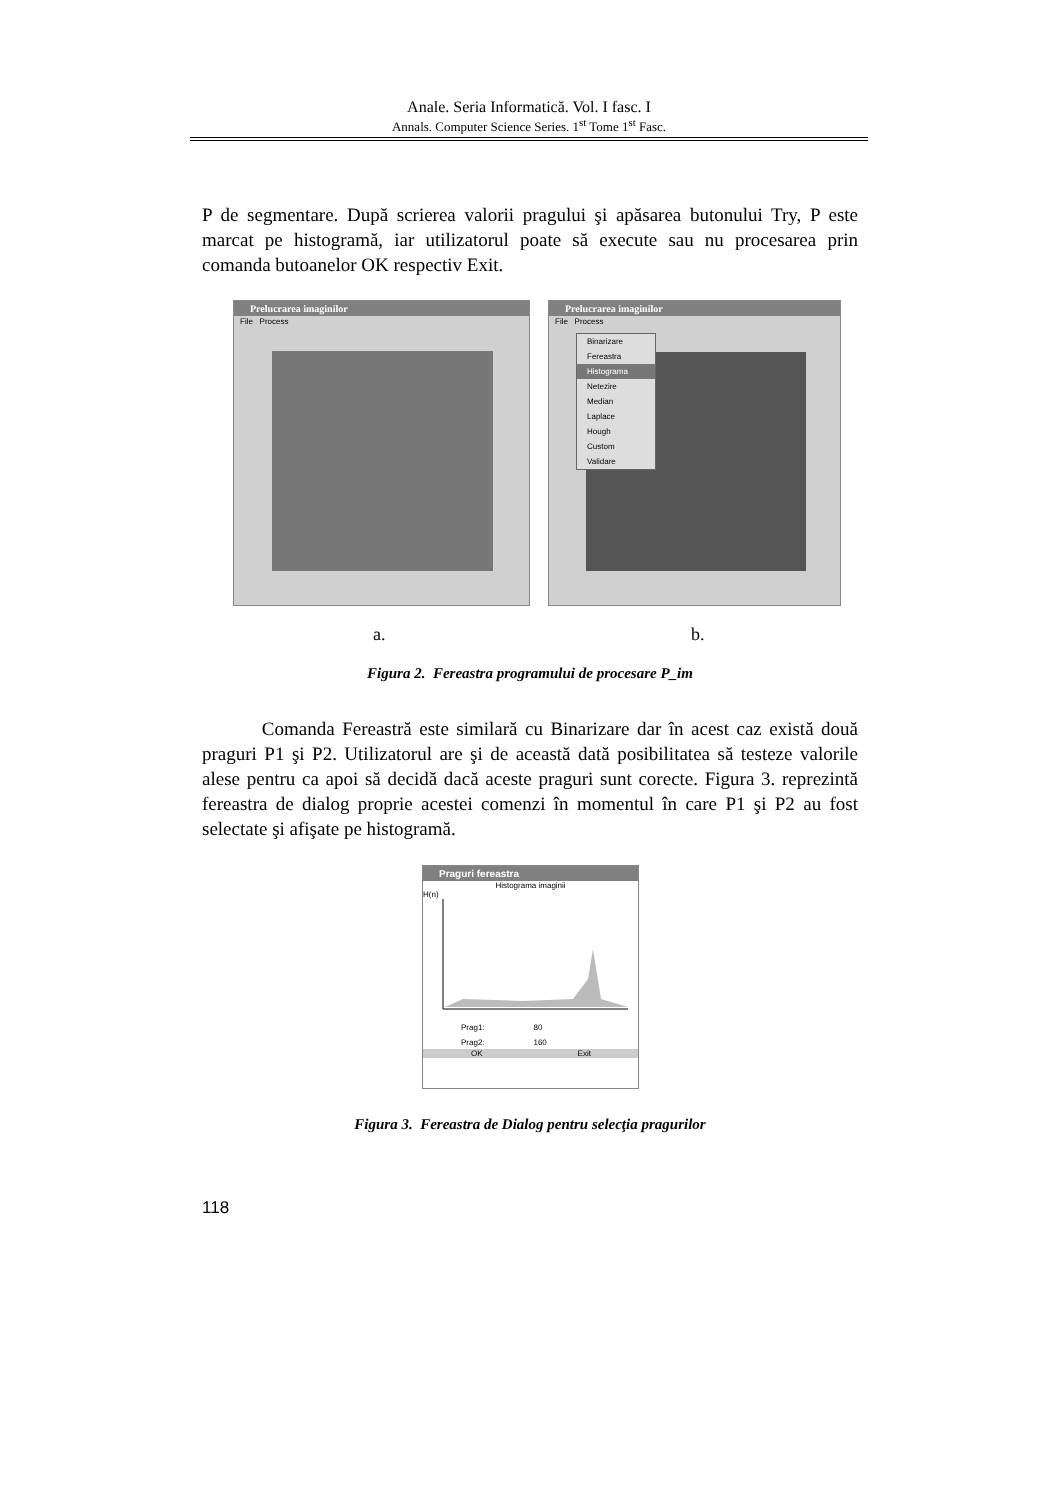Anale. Seria Informatică. Vol. I fasc. I
Annals. Computer Science Series. 1<sup>st</sup> Tome 1<sup>st</sup> Fasc.
P de segmentare. După scrierea valorii pragului şi apăsarea butonului Try, P este marcat pe histogramă, iar utilizatorul poate să execute sau nu procesarea prin comanda butoanelor OK respectiv Exit.
Prelucrarea imaginilor
File Process
Prelucrarea imaginilor
File Process
Binarizare
Fereastra
Histograma
Netezire
Median
Laplace
Hough
Custom
Validare
a. b.
Figura 2. Fereastra programului de procesare P_im
Comanda Fereastră este similară cu Binarizare dar în acest caz există două praguri P1 şi P2. Utilizatorul are şi de această dată posibilitatea să testeze valorile alese pentru ca apoi să decidă dacă aceste praguri sunt corecte. Figura 3. reprezintă fereastra de dialog proprie acestei comenzi în momentul în care P1 şi P2 au fost selectate şi afişate pe histogramă.
Praguri fereastra
Histograma imaginii
H(n)
Prag1: 80
Prag2: 160
OK Exit
Figura 3. Fereastra de Dialog pentru selecţia pragurilor
118